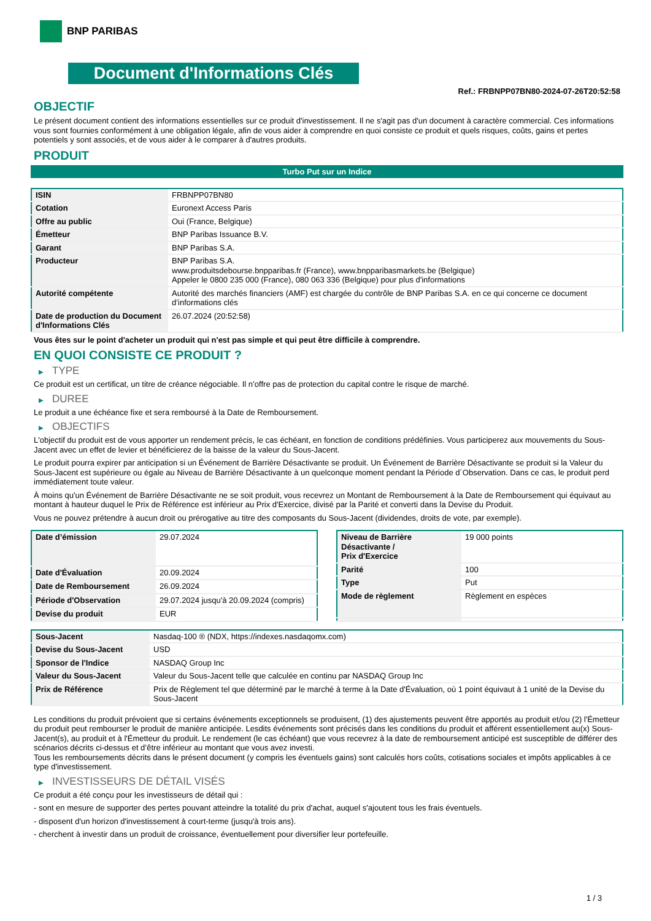BNP PARIBAS
Document d'Informations Clés
Ref.: FRBNPP07BN80-2024-07-26T20:52:58
OBJECTIF
Le présent document contient des informations essentielles sur ce produit d'investissement. Il ne s'agit pas d'un document à caractère commercial. Ces informations vous sont fournies conformément à une obligation légale, afin de vous aider à comprendre en quoi consiste ce produit et quels risques, coûts, gains et pertes potentiels y sont associés, et de vous aider à le comparer à d'autres produits.
PRODUIT
Turbo Put sur un Indice
| ISIN | FRBNPP07BN80 |
| Cotation | Euronext Access Paris |
| Offre au public | Oui (France, Belgique) |
| Émetteur | BNP Paribas Issuance B.V. |
| Garant | BNP Paribas S.A. |
| Producteur | BNP Paribas S.A. www.produitsdebourse.bnpparibas.fr (France), www.bnpparibasmarkets.be (Belgique) Appeler le 0800 235 000 (France), 080 063 336 (Belgique) pour plus d'informations |
| Autorité compétente | Autorité des marchés financiers (AMF) est chargée du contrôle de BNP Paribas S.A. en ce qui concerne ce document d’informations clés |
| Date de production du Document d'Informations Clés | 26.07.2024 (20:52:58) |
Vous êtes sur le point d'acheter un produit qui n'est pas simple et qui peut être difficile à comprendre.
EN QUOI CONSISTE CE PRODUIT ?
▶ TYPE
Ce produit est un certificat, un titre de créance négociable. Il n’offre pas de protection du capital contre le risque de marché.
▶ DUREE
Le produit a une échéance fixe et sera remboursé à la Date de Remboursement.
▶ OBJECTIFS
L'objectif du produit est de vous apporter un rendement précis, le cas échéant, en fonction de conditions prédéfinies. Vous participerez aux mouvements du Sous-Jacent avec un effet de levier et bénéficierez de la baisse de la valeur du Sous-Jacent.
Le produit pourra expirer par anticipation si un Événement de Barrière Désactivante se produit. Un Événement de Barrière Désactivante se produit si la Valeur du Sous-Jacent est supérieure ou égale au Niveau de Barrière Désactivante à un quelconque moment pendant la Période d´Observation. Dans ce cas, le produit perd immédiatement toute valeur.
À moins qu'un Événement de Barrière Désactivante ne se soit produit, vous recevrez un Montant de Remboursement à la Date de Remboursement qui équivaut au montant à hauteur duquel le Prix de Référence est inférieur au Prix d'Exercice, divisé par la Parité et converti dans la Devise du Produit.
Vous ne pouvez prétendre à aucun droit ou prérogative au titre des composants du Sous-Jacent (dividendes, droits de vote, par exemple).
| Date d’émission | 29.07.2024 |
| Date d'Évaluation | 20.09.2024 |
| Date de Remboursement | 26.09.2024 |
| Période d'Observation | 29.07.2024 jusqu'à 20.09.2024 (compris) |
| Devise du produit | EUR |
| Niveau de Barrière Désactivante / Prix d'Exercice | 19 000 points |
| Parité | 100 |
| Type | Put |
| Mode de règlement | Règlement en espèces |
| Sous-Jacent | Nasdaq-100 ® (NDX, https://indexes.nasdaqomx.com) |
| Devise du Sous-Jacent | USD |
| Sponsor de l'Indice | NASDAQ Group Inc |
| Valeur du Sous-Jacent | Valeur du Sous-Jacent telle que calculée en continu par NASDAQ Group Inc |
| Prix de Référence | Prix de Règlement tel que déterminé par le marché à terme à la Date d'Évaluation, où 1 point équivaut à 1 unité de la Devise du Sous-Jacent |
Les conditions du produit prévoient que si certains événements exceptionnels se produisent, (1) des ajustements peuvent être apportés au produit et/ou (2) l'Émetteur du produit peut rembourser le produit de manière anticipée. Lesdits événements sont précisés dans les conditions du produit et afférent essentiellement au(x) Sous-Jacent(s), au produit et à l'Émetteur du produit. Le rendement (le cas échéant) que vous recevrez à la date de remboursement anticipé est susceptible de différer des scénarios décrits ci-dessus et d’être inférieur au montant que vous avez investi.
Tous les remboursements décrits dans le présent document (y compris les éventuels gains) sont calculés hors coûts, cotisations sociales et impôts applicables à ce type d'investissement.
▶ INVESTISSEURS DE DÉTAIL VISÉS
Ce produit a été conçu pour les investisseurs de détail qui :
- sont en mesure de supporter des pertes pouvant atteindre la totalité du prix d'achat, auquel s'ajoutent tous les frais éventuels.
- disposent d'un horizon d'investissement à court-terme (jusqu'à trois ans).
- cherchent à investir dans un produit de croissance, éventuellement pour diversifier leur portefeuille.
1 / 3